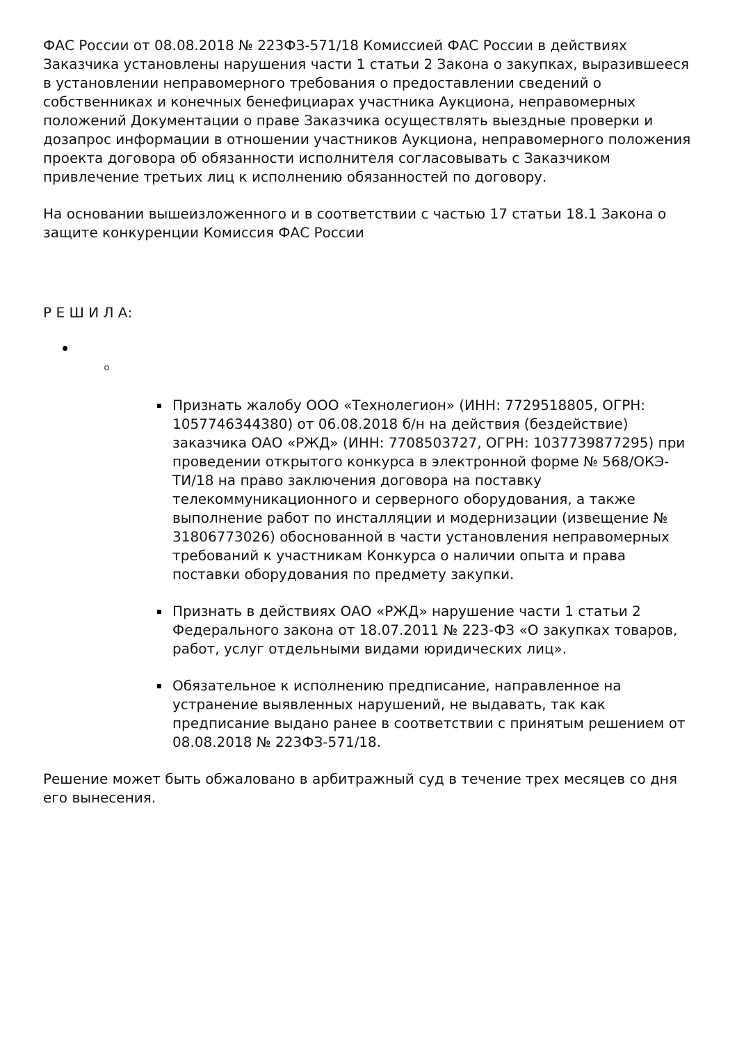ФАС России от 08.08.2018 № 223ФЗ-571/18 Комиссией ФАС России в действиях Заказчика установлены нарушения части 1 статьи 2 Закона о закупках, выразившееся в установлении неправомерного требования о предоставлении сведений о собственниках и конечных бенефициарах участника Аукциона, неправомерных положений Документации о праве Заказчика осуществлять выездные проверки и дозапрос информации в отношении участников Аукциона, неправомерного положения проекта договора об обязанности исполнителя согласовывать с Заказчиком привлечение третьих лиц к исполнению обязанностей по договору.
На основании вышеизложенного и в соответствии с частью 17 статьи 18.1 Закона о защите конкуренции Комиссия ФАС России
Р Е Ш И Л А:
Признать жалобу ООО «Технолегион» (ИНН: 7729518805, ОГРН: 1057746344380) от 06.08.2018 б/н на действия (бездействие) заказчика ОАО «РЖД» (ИНН: 7708503727, ОГРН: 1037739877295) при проведении открытого конкурса в электронной форме № 568/ОКЭ-ТИ/18 на право заключения договора на поставку телекоммуникационного и серверного оборудования, а также выполнение работ по инсталляции и модернизации (извещение № 31806773026) обоснованной в части установления неправомерных требований к участникам Конкурса о наличии опыта и права поставки оборудования по предмету закупки.
Признать в действиях ОАО «РЖД» нарушение части 1 статьи 2 Федерального закона от 18.07.2011 № 223-ФЗ «О закупках товаров, работ, услуг отдельными видами юридических лиц».
Обязательное к исполнению предписание, направленное на устранение выявленных нарушений, не выдавать, так как предписание выдано ранее в соответствии с принятым решением от 08.08.2018 № 223ФЗ-571/18.
Решение может быть обжаловано в арбитражный суд в течение трех месяцев со дня его вынесения.